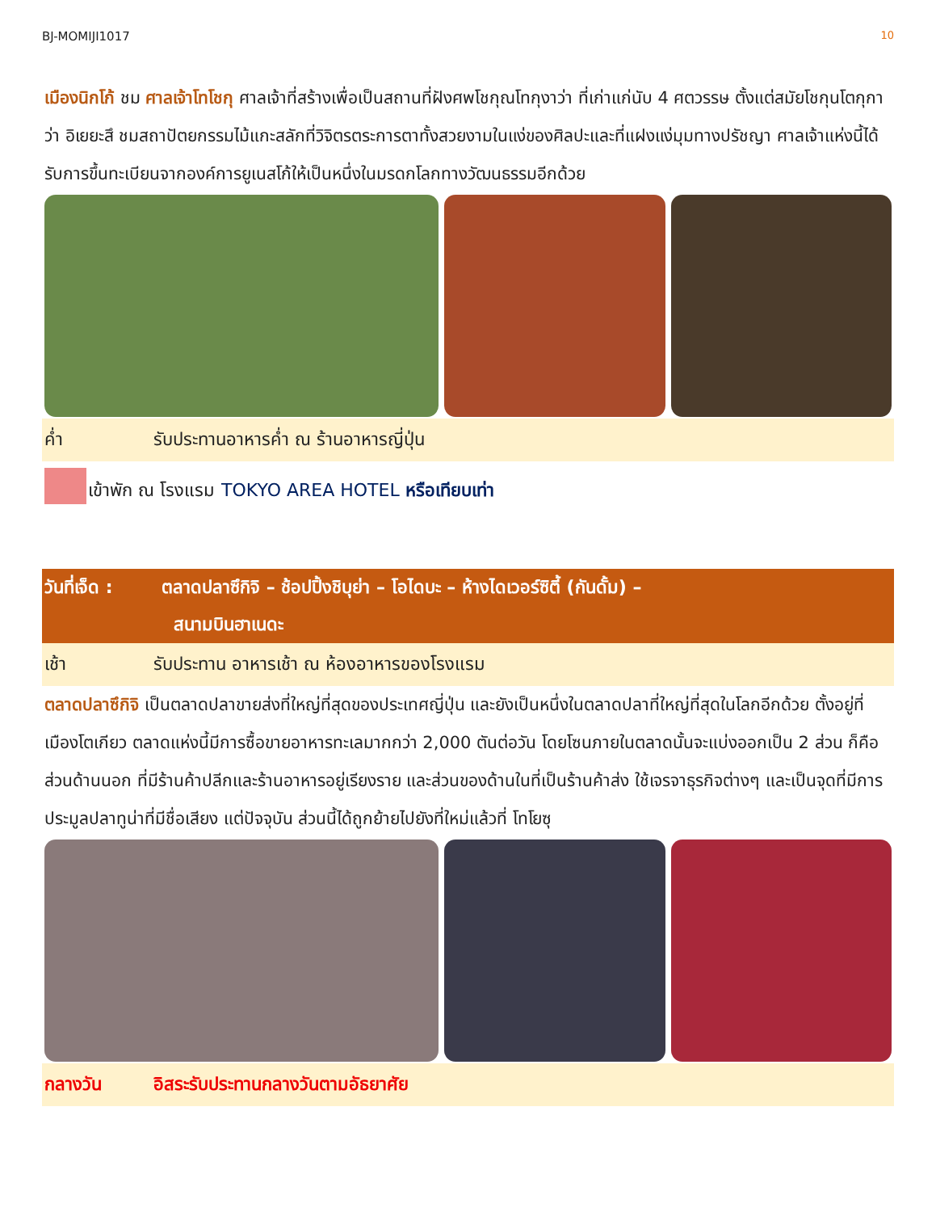BJ-MOMIJI1017 10
เมืองนิกโก้ ชม ศาลเจ้าโทโชกุ ศาลเจ้าที่สร้างเพื่อเป็นสถานที่ฝังศพโชกุณโทกุงาว่า ที่เก่าแก่นับ 4 ศตวรรษ ตั้งแต่สมัยโชกุนโตกุกาว่า อิเยยะสึ ชมสถาปัตยกรรมไม้แกะสลักที่วิจิตรตระการตาทั้งสวยงามในแง่ของศิลปะและที่แฝงแง่มุมทางปรัชญา ศาลเจ้าแห่งนี้ได้รับการขึ้นทะเบียนจากองค์การยูเนสโก้ให้เป็นหนึ่งในมรดกโลกทางวัฒนธรรมอีกด้วย
ค่ำ รับประทานอาหารค่ำ ณ ร้านอาหารญี่ปุ่น
เข้าพัก ณ โรงแรม TOKYO AREA HOTEL หรือเทียบเท่า
วันที่เจ็ด : ตลาดปลาซึกิจิ – ช้อปปิ้งชิบุย่า – โอไดบะ – ห้างไดเวอร์ซิตี้ (กันดั้ม) –
สนามบินฮาเนดะ
เช้า รับประทาน อาหารเช้า ณ ห้องอาหารของโรงแรม
ตลาดปลาซึกิจิ เป็นตลาดปลาขายส่งที่ใหญ่ที่สุดของประเทศญี่ปุ่น และยังเป็นหนึ่งในตลาดปลาที่ใหญ่ที่สุดในโลกอีกด้วย ตั้งอยู่ที่ เมืองโตเกียว ตลาดแห่งนี้มีการซื้อขายอาหารทะเลมากกว่า 2,000 ตันต่อวัน โดยโซนภายในตลาดนั้นจะแบ่งออกเป็น 2 ส่วน ก็คือ ส่วนด้านนอก ที่มีร้านค้าปลีกและร้านอาหารอยู่เรียงราย และส่วนของด้านในที่เป็นร้านค้าส่ง ใช้เจรจาธุรกิจต่างๆ และเป็นจุดที่มีการประมูลปลาทูน่าที่มีชื่อเสียง แต่ปัจจุบัน ส่วนนี้ได้ถูกย้ายไปยังที่ใหม่แล้วที่ โทโยซุ
กลางวัน อิสระรับประทานกลางวันตามอัธยาศัย